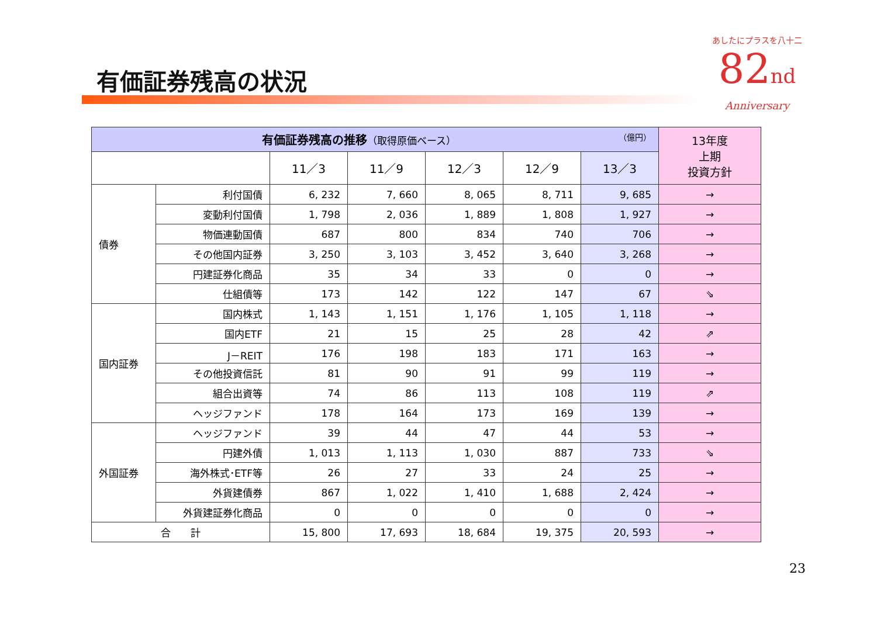有価証券残高の状況
あしたにプラスを八十二
82nd
Anniversary
| 有価証券残高の推移 （取得原価ベース） （億円） | | | | | | | 13年度 上期 投資方針 |
| --- | --- | --- | --- | --- | --- | --- | --- |
| | | 11／3 | 11／9 | 12／3 | 12／9 | 13／3 | |
| 債券 | 利付国債 | 6, 232 | 7, 660 | 8, 065 | 8, 711 | 9, 685 | → |
| | 変動利付国債 | 1, 798 | 2, 036 | 1, 889 | 1, 808 | 1, 927 | → |
| | 物価連動国債 | 687 | 800 | 834 | 740 | 706 | → |
| | その他国内証券 | 3, 250 | 3, 103 | 3, 452 | 3, 640 | 3, 268 | → |
| | 円建証券化商品 | 35 | 34 | 33 | 0 | 0 | → |
| | 仕組債等 | 173 | 142 | 122 | 147 | 67 | ⇘ |
| 国内証券 | 国内株式 | 1, 143 | 1, 151 | 1, 176 | 1, 105 | 1, 118 | → |
| | 国内ETF | 21 | 15 | 25 | 28 | 42 | ⇗ |
| | J－REIT | 176 | 198 | 183 | 171 | 163 | → |
| | その他投資信託 | 81 | 90 | 91 | 99 | 119 | → |
| | 組合出資等 | 74 | 86 | 113 | 108 | 119 | ⇗ |
| | ヘッジファンド | 178 | 164 | 173 | 169 | 139 | → |
| 外国証券 | ヘッジファンド | 39 | 44 | 47 | 44 | 53 | → |
| | 円建外債 | 1, 013 | 1, 113 | 1, 030 | 887 | 733 | ⇘ |
| | 海外株式･ETF等 | 26 | 27 | 33 | 24 | 25 | → |
| | 外貨建債券 | 867 | 1, 022 | 1, 410 | 1, 688 | 2, 424 | → |
| | 外貨建証券化商品 | 0 | 0 | 0 | 0 | 0 | → |
| 合 計 | | 15, 800 | 17, 693 | 18, 684 | 19, 375 | 20, 593 | → |
23